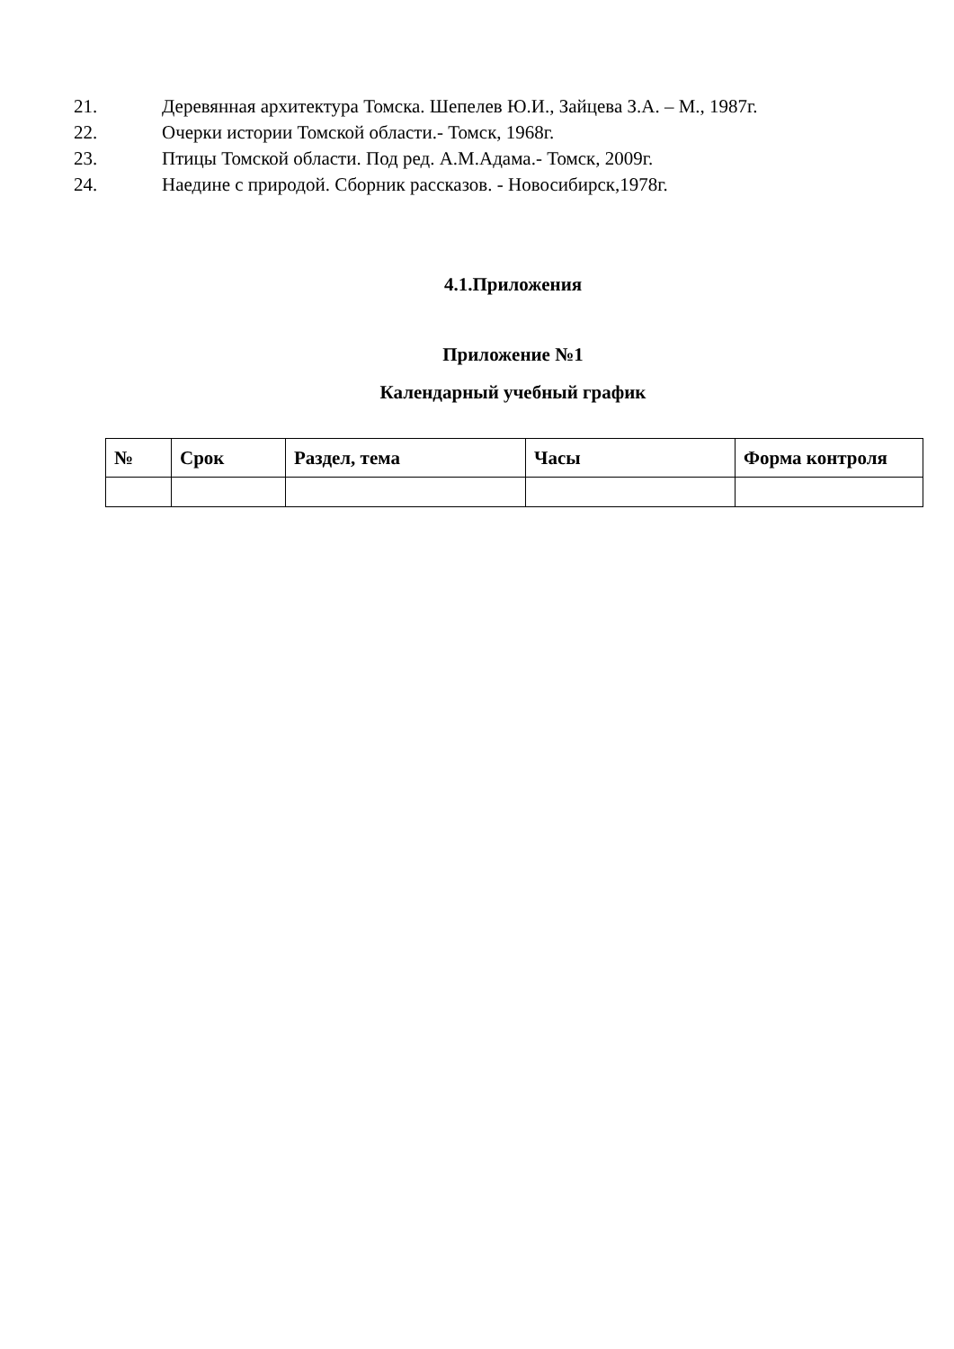21. Деревянная архитектура Томска. Шепелев Ю.И., Зайцева З.А. – М., 1987г.
22. Очерки истории Томской области.- Томск, 1968г.
23. Птицы Томской области. Под ред. А.М.Адама.- Томск, 2009г.
24. Наедине с природой. Сборник рассказов. - Новосибирск,1978г.
4.1.Приложения
Приложение №1
Календарный учебный график
| № | Срок | Раздел, тема | Часы | Форма контроля |
| --- | --- | --- | --- | --- |